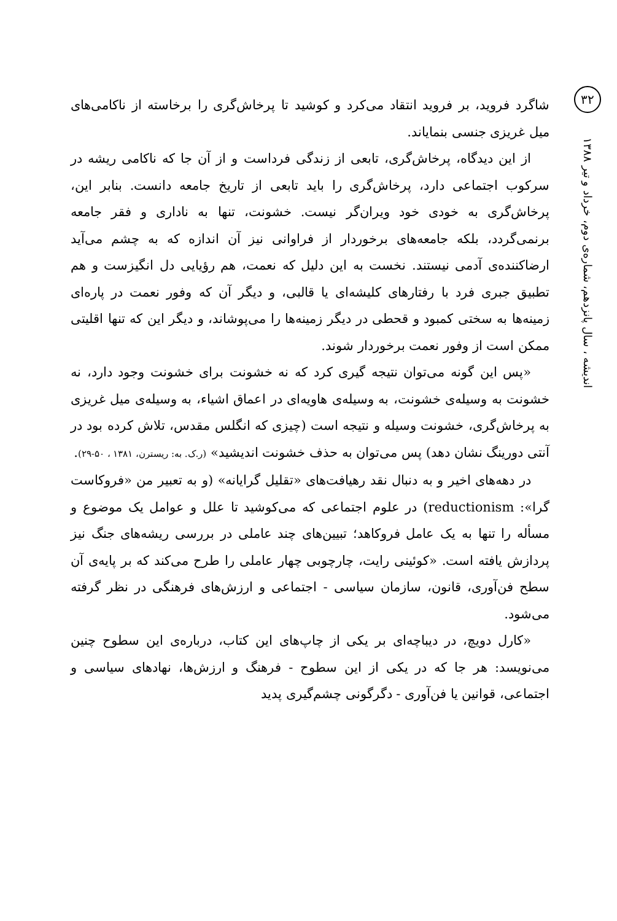۳۲
اندیشه ، سال پانزدهم، شماره‌ی دوم، خرداد و تیر ۱۳۸۸
شاگرد فروید، بر فروید انتقاد می‌کرد و کوشید تا پرخاش‌گری را برخاسته از ناکامی‌های میل غریزی جنسی بنمایاند.
از این دیدگاه، پرخاش‌گری، تابعی از زندگی فرداست و از آن جا که ناکامی ریشه در سرکوب اجتماعی دارد، پرخاش‌گری را باید تابعی از تاریخ جامعه دانست. بنابر این، پرخاش‌گری به خودی خود ویران‌گر نیست. خشونت، تنها به ناداری و فقر جامعه برنمی‌گردد، بلکه جامعه‌های برخوردار از فراوانی نیز آن اندازه که به چشم می‌آید ارضاکننده‌ی آدمی نیستند. نخست به این دلیل که نعمت، هم رؤیایی دل انگیزست و هم تطبیق جبری فرد با رفتارهای کلیشه‌ای یا قالبی، و دیگر آن که وفور نعمت در پاره‌ای زمینه‌ها به سختی کمبود و قحطی در دیگر زمینه‌ها را می‌پوشاند، و دیگر این که تنها اقلیتی ممکن است از وفور نعمت برخوردار شوند.
«پس این گونه می‌توان نتیجه گیری کرد که نه خشونت برای خشونت وجود دارد، نه خشونت به وسیله‌ی خشونت، به وسیله‌ی هاویه‌ای در اعماق اشیاء، به وسیله‌ی میل غریزی به پرخاش‌گری، خشونت وسیله و نتیجه است (چیزی که انگلس مقدس، تلاش کرده بود در آنتی دورینگ نشان دهد) پس می‌توان به حذف خشونت اندیشید» (ر.ک. به: ریسترن، ۱۳۸۱ ، ۵۰-۲۹).
در دهه‌های اخیر و به دنبال نقد رهیافت‌های «تقلیل گرایانه» (و به تعبیر من «فروکاست گرا»: reductionism) در علوم اجتماعی که می‌کوشید تا علل و عوامل یک موضوع و مسأله را تنها به یک عامل فروکاهد؛ تبیین‌های چند عاملی در بررسی ریشه‌های جنگ نیز پردازش یافته است. «کوئینی رایت، چارچوبی چهار عاملی را طرح می‌کند که بر پایه‌ی آن سطح فن‌آوری، قانون، سازمان سیاسی - اجتماعی و ارزش‌های فرهنگی در نظر گرفته می‌شود.
«کارل دویچ، در دیباچه‌ای بر یکی از چاپ‌های این کتاب، درباره‌ی این سطوح چنین می‌نویسد: هر جا که در یکی از این سطوح - فرهنگ و ارزش‌ها، نهادهای سیاسی و اجتماعی، قوانین یا فن‌آوری - دگرگونی چشم‌گیری پدید